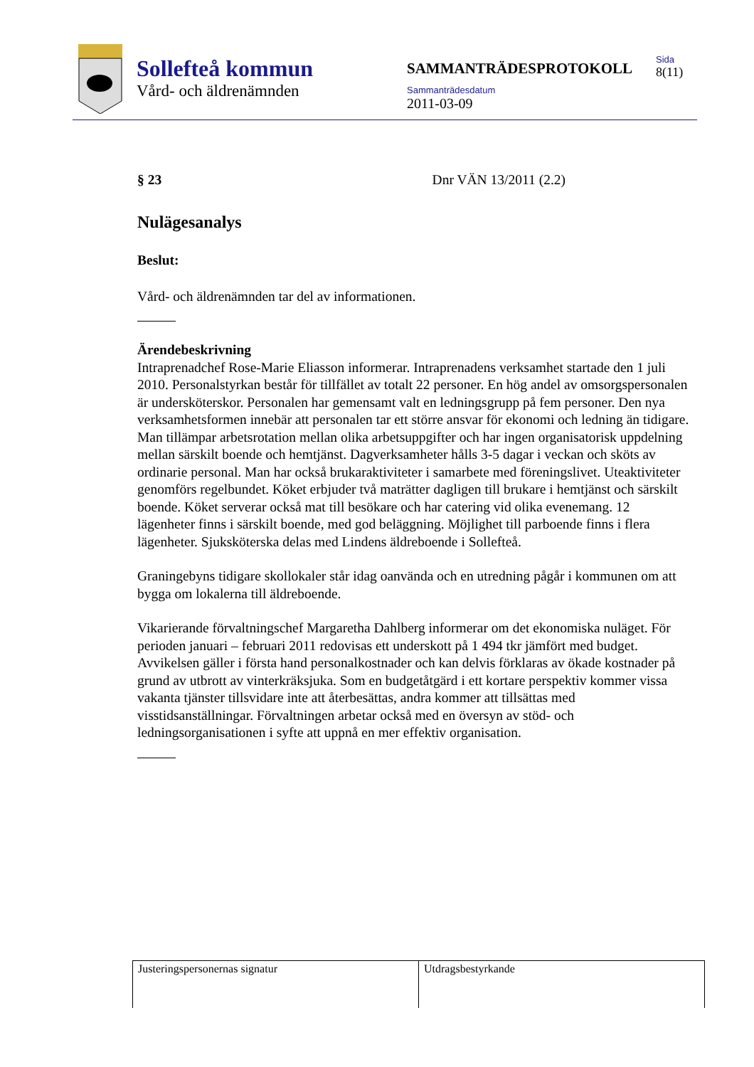Sollefteå kommun
Vård- och äldrenämnden
SAMMANTRÄDESPROTOKOLL
Sammanträdesdatum
2011-03-09
Sida
8(11)
§ 23 Dnr VÄN 13/2011 (2.2)
Nulägesanalys
Beslut:
Vård- och äldrenämnden tar del av informationen.
Ärendebeskrivning
Intraprenadchef Rose-Marie Eliasson informerar. Intraprenadens verksamhet startade den 1 juli 2010. Personalstyrkan består för tillfället av totalt 22 personer. En hög andel av omsorgspersonalen är undersköterskor. Personalen har gemensamt valt en ledningsgrupp på fem personer. Den nya verksamhetsformen innebär att personalen tar ett större ansvar för ekonomi och ledning än tidigare. Man tillämpar arbetsrotation mellan olika arbetsuppgifter och har ingen organisatorisk uppdelning mellan särskilt boende och hemtjänst. Dagverksamheter hålls 3-5 dagar i veckan och sköts av ordinarie personal. Man har också brukaraktiviteter i samarbete med föreningslivet. Uteaktiviteter genomförs regelbundet. Köket erbjuder två maträtter dagligen till brukare i hemtjänst och särskilt boende. Köket serverar också mat till besökare och har catering vid olika evenemang. 12 lägenheter finns i särskilt boende, med god beläggning. Möjlighet till parboende finns i flera lägenheter. Sjuksköterska delas med Lindens äldreboende i Sollefteå.
Graningebyns tidigare skollokaler står idag oanvända och en utredning pågår i kommunen om att bygga om lokalerna till äldreboende.
Vikarierande förvaltningschef Margaretha Dahlberg informerar om det ekonomiska nuläget. För perioden januari – februari 2011 redovisas ett underskott på 1 494 tkr jämfört med budget. Avvikelsen gäller i första hand personalkostnader och kan delvis förklaras av ökade kostnader på grund av utbrott av vinterkräksjuka. Som en budgetåtgärd i ett kortare perspektiv kommer vissa vakanta tjänster tillsvidare inte att återbesättas, andra kommer att tillsättas med visstidsanställningar. Förvaltningen arbetar också med en översyn av stöd- och ledningsorganisationen i syfte att uppnå en mer effektiv organisation.
Justeringspersonernas signatur Utdragsbestyrkande